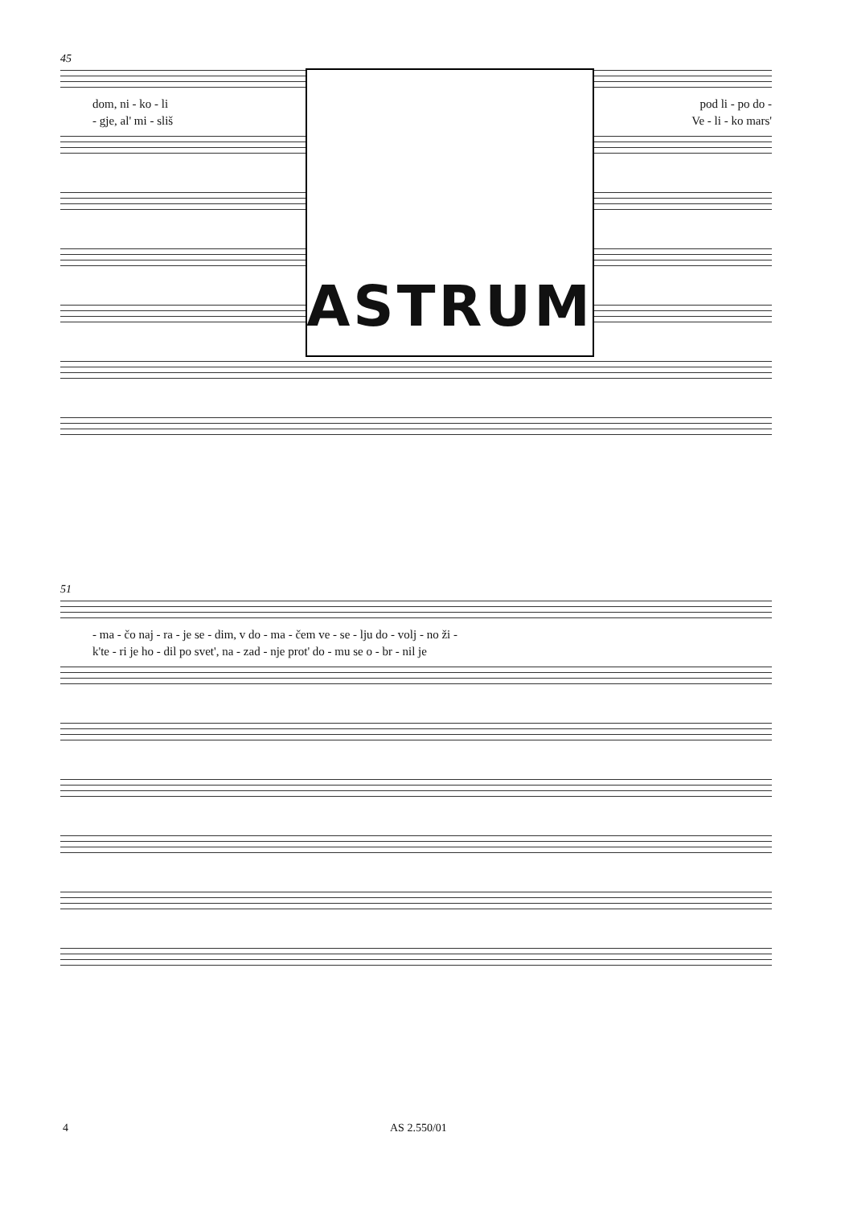45
dom, ni - ko - li pod li - po do -
- gje, al' mi - sliš Ve - li - ko mars'
ASTRUM
51
- ma - čo naj - ra - je se - dim, v do - ma - čem ve - se - lju do - volj - no ži -
k'te - ri je ho - dil po svet', na - zad - nje prot' do - mu se o - br - nil je
4 AS 2.550/01